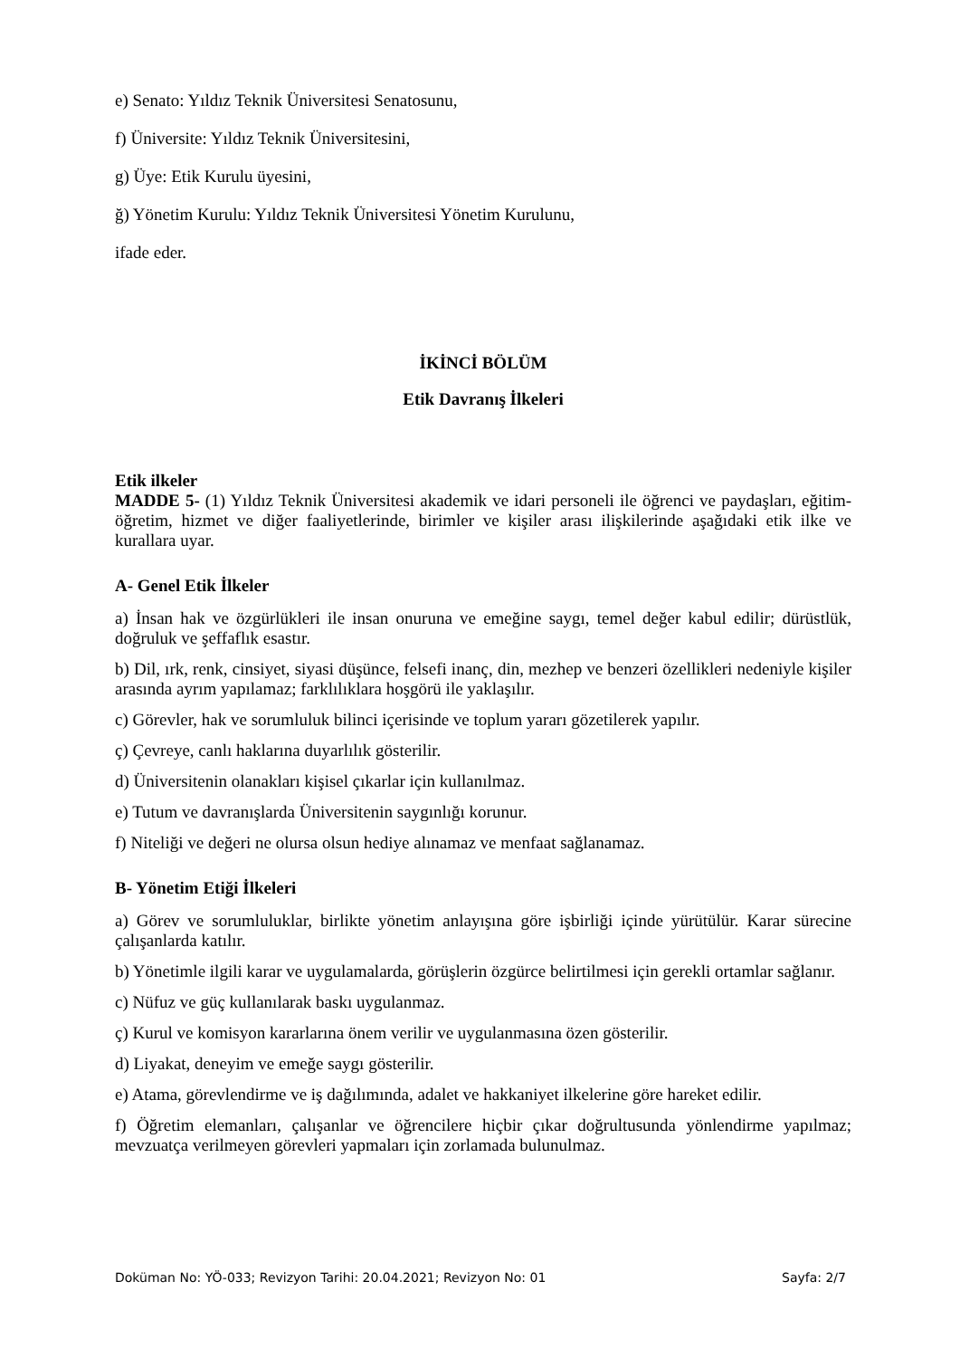e) Senato: Yıldız Teknik Üniversitesi Senatosunu,
f) Üniversite: Yıldız Teknik Üniversitesini,
g) Üye: Etik Kurulu üyesini,
ğ) Yönetim Kurulu: Yıldız Teknik Üniversitesi Yönetim Kurulunu,
ifade eder.
İKİNCİ BÖLÜM
Etik Davranış İlkeleri
Etik ilkeler
MADDE 5- (1) Yıldız Teknik Üniversitesi akademik ve idari personeli ile öğrenci ve paydaşları, eğitim- öğretim, hizmet ve diğer faaliyetlerinde, birimler ve kişiler arası ilişkilerinde aşağıdaki etik ilke ve kurallara uyar.
A- Genel Etik İlkeler
a) İnsan hak ve özgürlükleri ile insan onuruna ve emeğine saygı, temel değer kabul edilir; dürüstlük, doğruluk ve şeffaflık esastır.
b) Dil, ırk, renk, cinsiyet, siyasi düşünce, felsefi inanç, din, mezhep ve benzeri özellikleri nedeniyle kişiler arasında ayrım yapılamaz; farklılıklara hoşgörü ile yaklaşılır.
c) Görevler, hak ve sorumluluk bilinci içerisinde ve toplum yararı gözetilerek yapılır.
ç) Çevreye, canlı haklarına duyarlılık gösterilir.
d) Üniversitenin olanakları kişisel çıkarlar için kullanılmaz.
e) Tutum ve davranışlarda Üniversitenin saygınlığı korunur.
f) Niteliği ve değeri ne olursa olsun hediye alınamaz ve menfaat sağlanamaz.
B- Yönetim Etiği İlkeleri
a) Görev ve sorumluluklar, birlikte yönetim anlayışına göre işbirliği içinde yürütülür. Karar sürecine çalışanlarda katılır.
b) Yönetimle ilgili karar ve uygulamalarda, görüşlerin özgürce belirtilmesi için gerekli ortamlar sağlanır.
c) Nüfuz ve güç kullanılarak baskı uygulanmaz.
ç) Kurul ve komisyon kararlarına önem verilir ve uygulanmasına özen gösterilir.
d) Liyakat, deneyim ve emeğe saygı gösterilir.
e) Atama, görevlendirme ve iş dağılımında, adalet ve hakkaniyet ilkelerine göre hareket edilir.
f) Öğretim elemanları, çalışanlar ve öğrencilere hiçbir çıkar doğrultusunda yönlendirme yapılmaz; mevzuatça verilmeyen görevleri yapmaları için zorlamada bulunulmaz.
Doküman No: YÖ-033; Revizyon Tarihi: 20.04.2021; Revizyon No: 01 Sayfa: 2/7